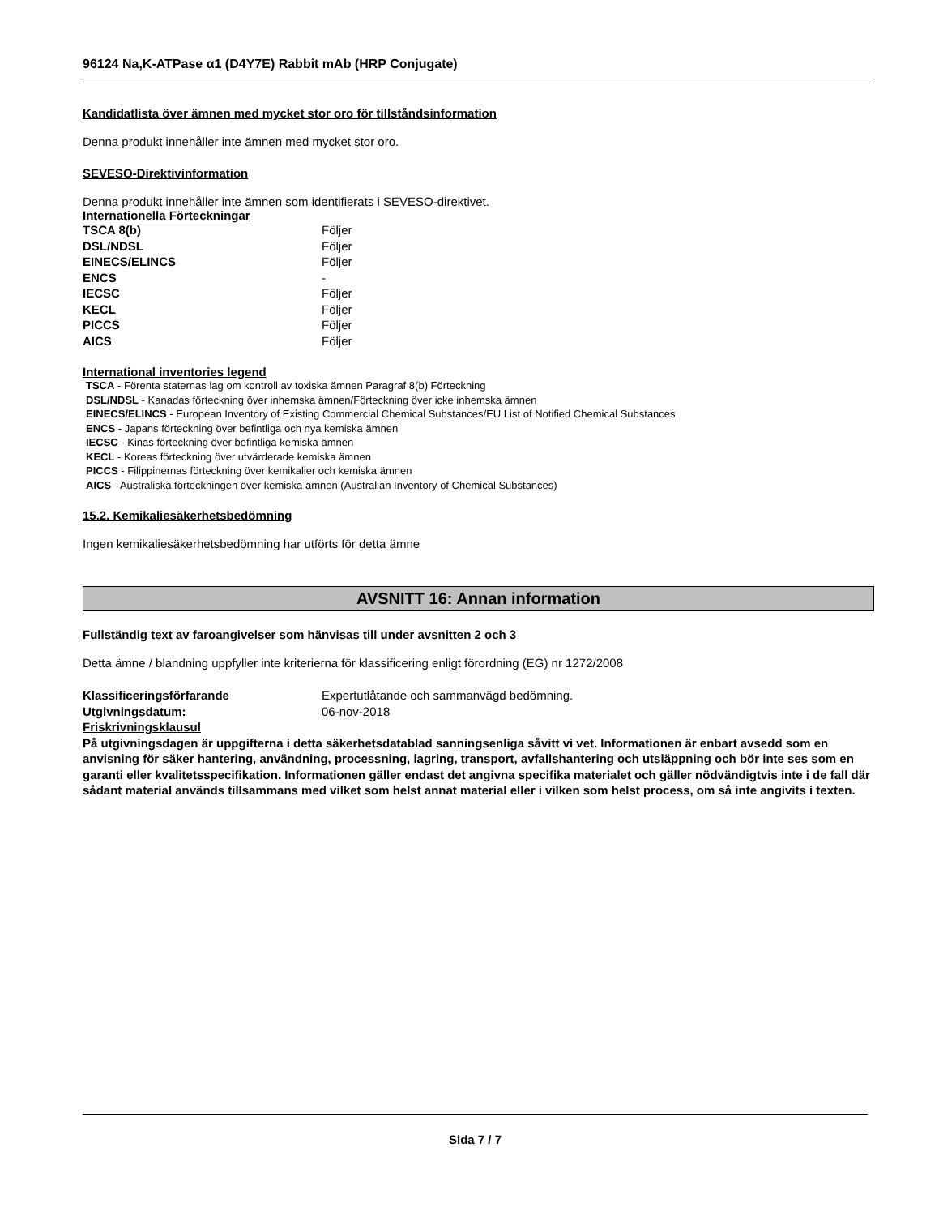96124 Na,K-ATPase α1 (D4Y7E) Rabbit mAb (HRP Conjugate)
Kandidatlista över ämnen med mycket stor oro för tillståndsinformation
Denna produkt innehåller inte ämnen med mycket stor oro.
SEVESO-Direktivinformation
Denna produkt innehåller inte ämnen som identifierats i SEVESO-direktivet.
Internationella Förteckningar
| TSCA 8(b) | Följer |
| DSL/NDSL | Följer |
| EINECS/ELINCS | Följer |
| ENCS | - |
| IECSC | Följer |
| KECL | Följer |
| PICCS | Följer |
| AICS | Följer |
International inventories legend
TSCA - Förenta staternas lag om kontroll av toxiska ämnen Paragraf 8(b) Förteckning
DSL/NDSL - Kanadas förteckning över inhemska ämnen/Förteckning över icke inhemska ämnen
EINECS/ELINCS - European Inventory of Existing Commercial Chemical Substances/EU List of Notified Chemical Substances
ENCS - Japans förteckning över befintliga och nya kemiska ämnen
IECSC - Kinas förteckning över befintliga kemiska ämnen
KECL - Koreas förteckning över utvärderade kemiska ämnen
PICCS - Filippinernas förteckning över kemikalier och kemiska ämnen
AICS - Australiska förteckningen över kemiska ämnen (Australian Inventory of Chemical Substances)
15.2. Kemikaliesäkerhetsbedömning
Ingen kemikaliesäkerhetsbedömning har utförts för detta ämne
AVSNITT 16: Annan information
Fullständig text av faroangivelser som hänvisas till under avsnitten 2 och 3
Detta ämne / blandning uppfyller inte kriterierna för klassificering enligt förordning (EG) nr 1272/2008
| Klassificeringsförfarande | Expertutlåtande och sammanvägd bedömning. |
| Utgivningsdatum: | 06-nov-2018 |
Friskrivningsklausul
På utgivningsdagen är uppgifterna i detta säkerhetsdatablad sanningsenliga såvitt vi vet. Informationen är enbart avsedd som en anvisning för säker hantering, användning, processning, lagring, transport, avfallshantering och utsläppning och bör inte ses som en garanti eller kvalitetsspecifikation. Informationen gäller endast det angivna specifika materialet och gäller nödvändigtvis inte i de fall där sådant material används tillsammans med vilket som helst annat material eller i vilken som helst process, om så inte angivits i texten.
Sida 7 / 7